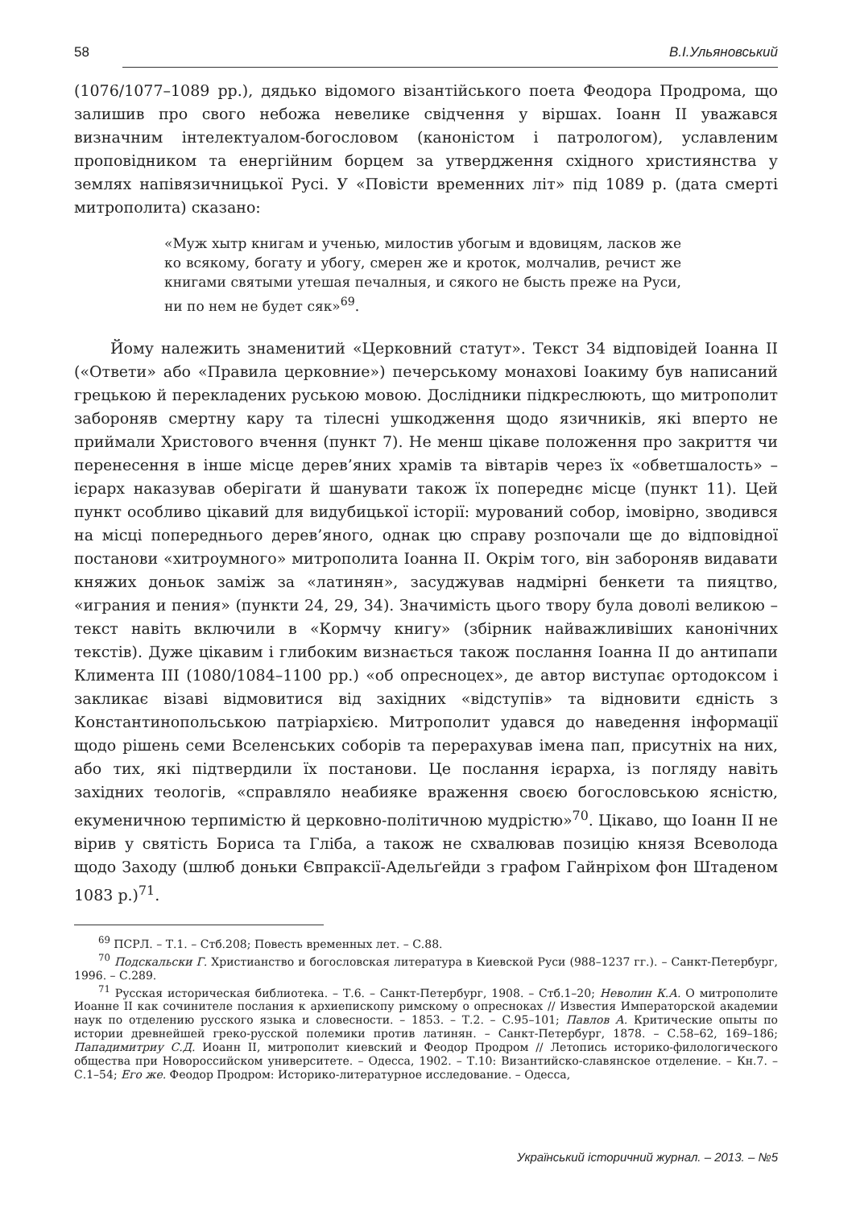58 В.І.Ульяновський
(1076/1077–1089 рр.), дядько відомого візантійського поета Феодора Продрома, що залишив про свого небожа невелике свідчення у віршах. Іоанн ІІ уважався визначним інтелектуалом-богословом (каноністом і патрологом), уславленим проповідником та енергійним борцем за утвердження східного християнства у землях напівязичницької Русі. У «Повісти временних літ» під 1089 р. (дата смерті митрополита) сказано:
«Муж хытр книгам и ученью, милостив убогым и вдовицям, ласков же ко всякому, богату и убогу, смерен же и кроток, молчалив, речист же книгами святыми утешая печалныя, и сякого не бысть преже на Руси, ни по нем не будет сяк»<sup>69</sup>.
Йому належить знаменитий «Церковний статут». Текст 34 відповідей Іоанна ІІ («Ответи» або «Правила церковние») печерському монахові Іоакиму був написаний грецькою й перекладених руською мовою. Дослідники підкреслюють, що митрополит забороняв смертну кару та тілесні ушкодження щодо язичників, які вперто не приймали Христового вчення (пункт 7). Не менш цікаве положення про закриття чи перенесення в інше місце дерев’яних храмів та вівтарів через їх «обветшалость» – ієрарх наказував оберігати й шанувати також їх попереднє місце (пункт 11). Цей пункт особливо цікавий для видубицької історії: мурований собор, імовірно, зводився на місці попереднього дерев’яного, однак цю справу розпочали ще до відповідної постанови «хитроумного» митрополита Іоанна ІІ. Окрім того, він забороняв видавати княжих доньок заміж за «латинян», засуджував надмірні бенкети та пияцтво, «играния и пения» (пункти 24, 29, 34). Значимість цього твору була доволі великою – текст навіть включили в «Кормчу книгу» (збірник найважливіших канонічних текстів). Дуже цікавим і глибоким визнається також послання Іоанна ІІ до антипапи Климента ІІІ (1080/1084–1100 рр.) «об опресноцех», де автор виступає ортодоксом і закликає візаві відмовитися від західних «відступів» та відновити єдність з Константинопольською патріархією. Митрополит удався до наведення інформації щодо рішень семи Вселенських соборів та перерахував імена пап, присутніх на них, або тих, які підтвердили їх постанови. Це послання ієрарха, із погляду навіть західних теологів, «справляло неабияке враження своєю богословською ясністю, екуменичною терпимістю й церковно-політичною мудрістю»<sup>70</sup>. Цікаво, що Іоанн ІІ не вірив у святість Бориса та Гліба, а також не схвалював позицію князя Всеволода щодо Заходу (шлюб доньки Євпраксії-Адельґейди з графом Гайнріхом фон Штаденом 1083 р.)<sup>71</sup>.
<sup>69</sup> ПСРЛ. – Т.1. – Стб.208; Повесть временных лет. – С.88.
<sup>70</sup> Подскальски Г. Христианство и богословская литература в Киевской Руси (988–1237 гг.). – Санкт-Петербург, 1996. – С.289.
<sup>71</sup> Русская историческая библиотека. – Т.6. – Санкт-Петербург, 1908. – Стб.1–20; Неволин К.А. О митрополите Иоанне II как сочинителе послания к архиепископу римскому о опресноках // Известия Императорской академии наук по отделению русского языка и словесности. – 1853. – Т.2. – С.95–101; Павлов А. Критические опыты по истории древнейшей греко-русской полемики против латинян. – Санкт-Петербург, 1878. – С.58–62, 169–186; Пападимитриу С.Д. Иоанн II, митрополит киевский и Феодор Продром // Летопись историко-филологического общества при Новороссийском университете. – Одесса, 1902. – Т.10: Византийско-славянское отделение. – Кн.7. – С.1–54; Его же. Феодор Продром: Историко-литературное исследование. – Одесса,
Український історичний журнал. – 2013. – №5